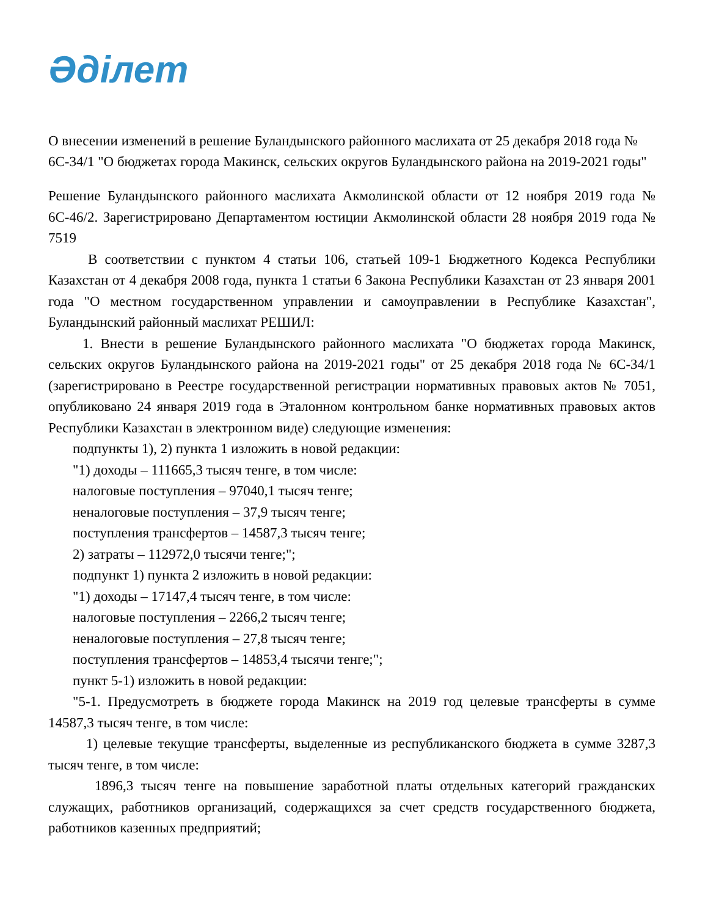Әділет
О внесении изменений в решение Буландынского районного маслихата от 25 декабря 2018 года № 6С-34/1 "О бюджетах города Макинск, сельских округов Буландынского района на 2019-2021 годы"
Решение Буландынского районного маслихата Акмолинской области от 12 ноября 2019 года № 6С-46/2. Зарегистрировано Департаментом юстиции Акмолинской области 28 ноября 2019 года № 7519
В соответствии с пунктом 4 статьи 106, статьей 109-1 Бюджетного Кодекса Республики Казахстан от 4 декабря 2008 года, пункта 1 статьи 6 Закона Республики Казахстан от 23 января 2001 года "О местном государственном управлении и самоуправлении в Республике Казахстан", Буландынский районный маслихат РЕШИЛ:
1. Внести в решение Буландынского районного маслихата "О бюджетах города Макинск, сельских округов Буландынского района на 2019-2021 годы" от 25 декабря 2018 года № 6С-34/1 (зарегистрировано в Реестре государственной регистрации нормативных правовых актов № 7051, опубликовано 24 января 2019 года в Эталонном контрольном банке нормативных правовых актов Республики Казахстан в электронном виде) следующие изменения:
подпункты 1), 2) пункта 1 изложить в новой редакции:
"1) доходы – 111665,3 тысяч тенге, в том числе:
налоговые поступления – 97040,1 тысяч тенге;
неналоговые поступления – 37,9 тысяч тенге;
поступления трансфертов – 14587,3 тысяч тенге;
2) затраты – 112972,0 тысячи тенге;";
подпункт 1) пункта 2 изложить в новой редакции:
"1) доходы – 17147,4 тысяч тенге, в том числе:
налоговые поступления – 2266,2 тысяч тенге;
неналоговые поступления – 27,8 тысяч тенге;
поступления трансфертов – 14853,4 тысячи тенге;";
пункт 5-1) изложить в новой редакции:
"5-1. Предусмотреть в бюджете города Макинск на 2019 год целевые трансферты в сумме 14587,3 тысяч тенге, в том числе:
1) целевые текущие трансферты, выделенные из республиканского бюджета в сумме 3287,3 тысяч тенге, в том числе:
1896,3 тысяч тенге на повышение заработной платы отдельных категорий гражданских служащих, работников организаций, содержащихся за счет средств государственного бюджета, работников казенных предприятий;